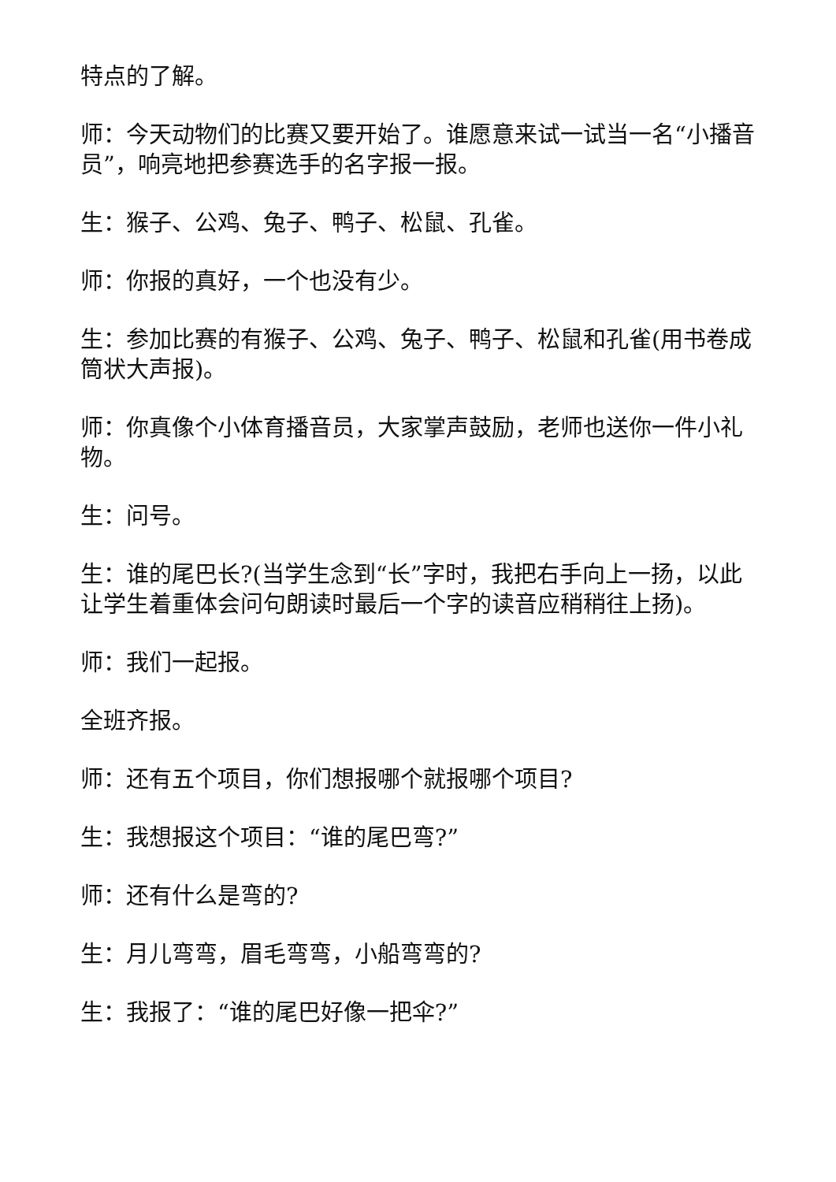特点的了解。
师：今天动物们的比赛又要开始了。谁愿意来试一试当一名“小播音员”，响亮地把参赛选手的名字报一报。
生：猴子、公鸡、兔子、鸭子、松鼠、孔雀。
师：你报的真好，一个也没有少。
生：参加比赛的有猴子、公鸡、兔子、鸭子、松鼠和孔雀(用书卷成筒状大声报)。
师：你真像个小体育播音员，大家掌声鼓励，老师也送你一件小礼物。
生：问号。
生：谁的尾巴长?(当学生念到“长”字时，我把右手向上一扬，以此让学生着重体会问句朗读时最后一个字的读音应稍稍往上扬)。
师：我们一起报。
全班齐报。
师：还有五个项目，你们想报哪个就报哪个项目?
生：我想报这个项目：“谁的尾巴弯?”
师：还有什么是弯的?
生：月儿弯弯，眉毛弯弯，小船弯弯的?
生：我报了：“谁的尾巴好像一把伞?”